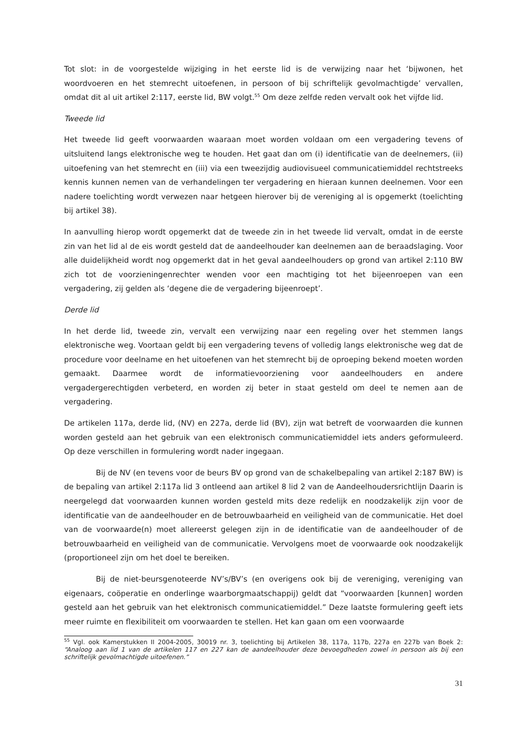Tot slot: in de voorgestelde wijziging in het eerste lid is de verwijzing naar het ‘bijwonen, het woordvoeren en het stemrecht uitoefenen, in persoon of bij schriftelijk gevolmachtigde’ vervallen, omdat dit al uit artikel 2:117, eerste lid, BW volgt.<sup>55</sup> Om deze zelfde reden vervalt ook het vijfde lid.
Tweede lid
Het tweede lid geeft voorwaarden waaraan moet worden voldaan om een vergadering tevens of uitsluitend langs elektronische weg te houden. Het gaat dan om (i) identificatie van de deelnemers, (ii) uitoefening van het stemrecht en (iii) via een tweezijdig audiovisueel communicatiemiddel rechtstreeks kennis kunnen nemen van de verhandelingen ter vergadering en hieraan kunnen deelnemen. Voor een nadere toelichting wordt verwezen naar hetgeen hierover bij de vereniging al is opgemerkt (toelichting bij artikel 38).
In aanvulling hierop wordt opgemerkt dat de tweede zin in het tweede lid vervalt, omdat in de eerste zin van het lid al de eis wordt gesteld dat de aandeelhouder kan deelnemen aan de beraadslaging. Voor alle duidelijkheid wordt nog opgemerkt dat in het geval aandeelhouders op grond van artikel 2:110 BW zich tot de voorzieningenrechter wenden voor een machtiging tot het bijeenroepen van een vergadering, zij gelden als ‘degene die de vergadering bijeenroept’.
Derde lid
In het derde lid, tweede zin, vervalt een verwijzing naar een regeling over het stemmen langs elektronische weg. Voortaan geldt bij een vergadering tevens of volledig langs elektronische weg dat de procedure voor deelname en het uitoefenen van het stemrecht bij de oproeping bekend moeten worden gemaakt. Daarmee wordt de informatievoorziening voor aandeelhouders en andere vergadergerechtigden verbeterd, en worden zij beter in staat gesteld om deel te nemen aan de vergadering.
De artikelen 117a, derde lid, (NV) en 227a, derde lid (BV), zijn wat betreft de voorwaarden die kunnen worden gesteld aan het gebruik van een elektronisch communicatiemiddel iets anders geformuleerd. Op deze verschillen in formulering wordt nader ingegaan.
Bij de NV (en tevens voor de beurs BV op grond van de schakelbepaling van artikel 2:187 BW) is de bepaling van artikel 2:117a lid 3 ontleend aan artikel 8 lid 2 van de Aandeelhoudersrichtlijn Daarin is neergelegd dat voorwaarden kunnen worden gesteld mits deze redelijk en noodzakelijk zijn voor de identificatie van de aandeelhouder en de betrouwbaarheid en veiligheid van de communicatie. Het doel van de voorwaarde(n) moet allereerst gelegen zijn in de identificatie van de aandeelhouder of de betrouwbaarheid en veiligheid van de communicatie. Vervolgens moet de voorwaarde ook noodzakelijk (proportioneel zijn om het doel te bereiken.
Bij de niet-beursgenoteerde NV’s/BV’s (en overigens ook bij de vereniging, vereniging van eigenaars, coöperatie en onderlinge waarborgmaatschappij) geldt dat “voorwaarden [kunnen] worden gesteld aan het gebruik van het elektronisch communicatiemiddel.” Deze laatste formulering geeft iets meer ruimte en flexibiliteit om voorwaarden te stellen. Het kan gaan om een voorwaarde
<sup>55</sup> Vgl. ook Kamerstukken II 2004-2005, 30019 nr. 3, toelichting bij Artikelen 38, 117a, 117b, 227a en 227b van Boek 2: “Analoog aan lid 1 van de artikelen 117 en 227 kan de aandeelhouder deze bevoegdheden zowel in persoon als bij een schriftelijk gevolmachtigde uitoefenen.”
31